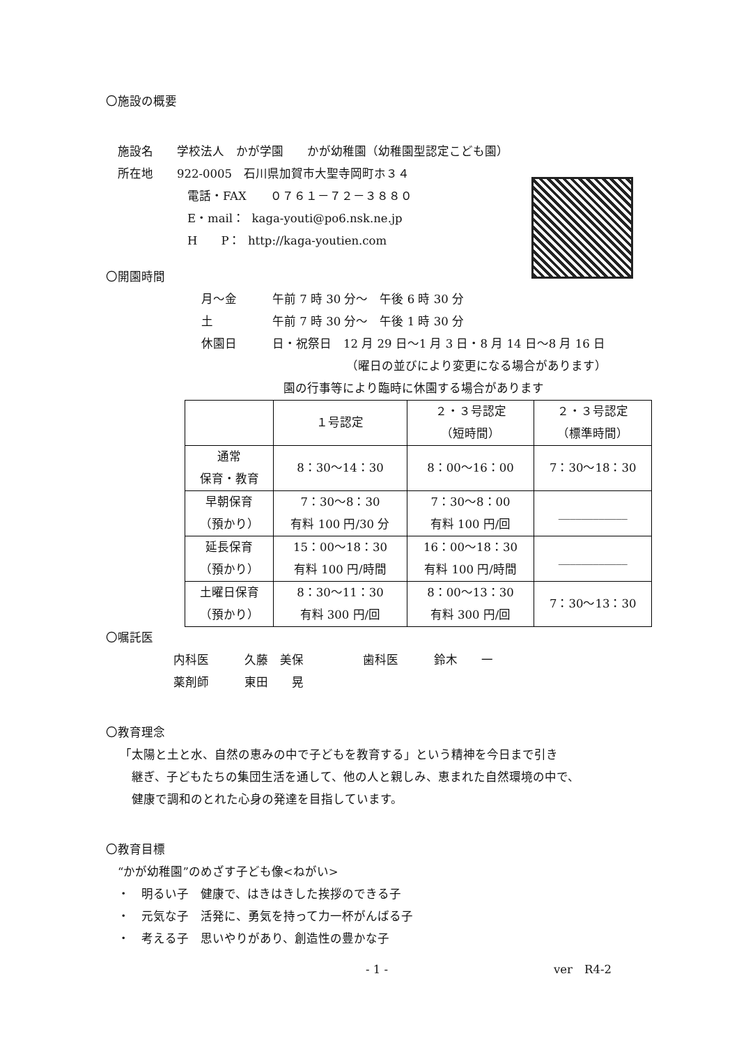〇施設の概要
　施設名　　学校法人　かが学園　　かが幼稚園（幼稚園型認定こども園）
　所在地　　922-0005　石川県加賀市大聖寺岡町ホ３４
電話・FAX　　０７６１－７２－３８８０
E・mail： kaga-youti@po6.nsk.ne.jp
H　　P： http://kaga-youtien.com
〇開園時間
月～金　　　午前 7 時 30 分～　午後 6 時 30 分
土　　　　　午前 7 時 30 分～　午後 1 時 30 分
休園日　　　日・祝祭日　12 月 29 日～1 月 3 日・8 月 14 日～8 月 16 日
（曜日の並びにより変更になる場合があります）
園の行事等により臨時に休園する場合があります
| | １号認定 | ２・３号認定 （短時間） | ２・３号認定 （標準時間） |
| --- | --- | --- | --- |
| 通常 保育・教育 | 8：30～14：30 | 8：00～16：00 | 7：30～18：30 |
| 早朝保育 （預かり） | 7：30～8：30 有料 100 円/30 分 | 7：30～8：00 有料 100 円/回 | ____________ |
| 延長保育 （預かり） | 15：00～18：30 有料 100 円/時間 | 16：00～18：30 有料 100 円/時間 | ____________ |
| 土曜日保育 （預かり） | 8：30～11：30 有料 300 円/回 | 8：00～13：30 有料 300 円/回 | 7：30～13：30 |
〇嘱託医
内科医　　　久藤　美保　　　　　歯科医　　　鈴木　　一
薬剤師　　　東田　　晃
〇教育理念
「太陽と土と水、自然の恵みの中で子どもを教育する」という精神を今日まで引き
継ぎ、子どもたちの集団生活を通して、他の人と親しみ、恵まれた自然環境の中で、
健康で調和のとれた心身の発達を目指しています。
〇教育目標
“かが幼稚園”のめざす子ども像<ねがい>
・　明るい子　健康で、はきはきした挨拶のできる子
・　元気な子　活発に、勇気を持って力一杯がんばる子
・　考える子　思いやりがあり、創造性の豊かな子
- 1 - ver　R4-2